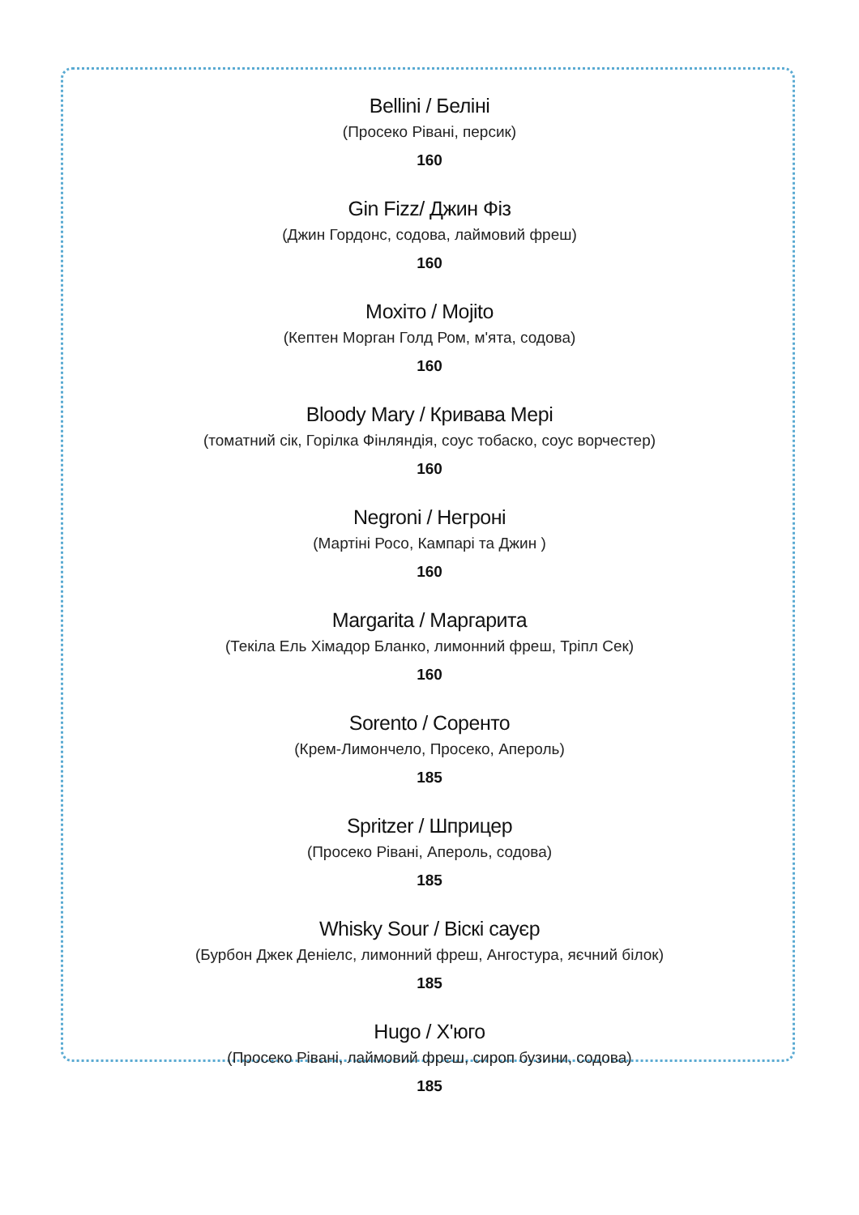Bellini / Беліні
(Просеко Рівані, персик)
160
Gin Fizz/ Джин Фіз
(Джин Гордонс, содова, лаймовий фреш)
160
Мохіто / Mojito
(Кептен Морган Голд Ром, м'ята, содова)
160
Bloody Mary / Кривава Мері
(томатний сік, Горілка Фінляндія, соус тобаско, соус ворчестер)
160
Negroni / Негроні
(Мартіні Росо, Кампарі та Джин )
160
Margarita / Маргарита
(Текіла Ель Хімадор Бланко, лимонний фреш, Тріпл Сек)
160
Sorento / Соренто
(Крем-Лимончело, Просеко, Апероль)
185
Spritzer / Шприцер
(Просеко Рівані, Апероль, содова)
185
Whisky Sour / Віскі сауєр
(Бурбон Джек Деніелс, лимонний фреш, Ангостура, яєчний білок)
185
Hugo / Х'юго
(Просеко Рівані, лаймовий фреш, сироп бузини, содова)
185